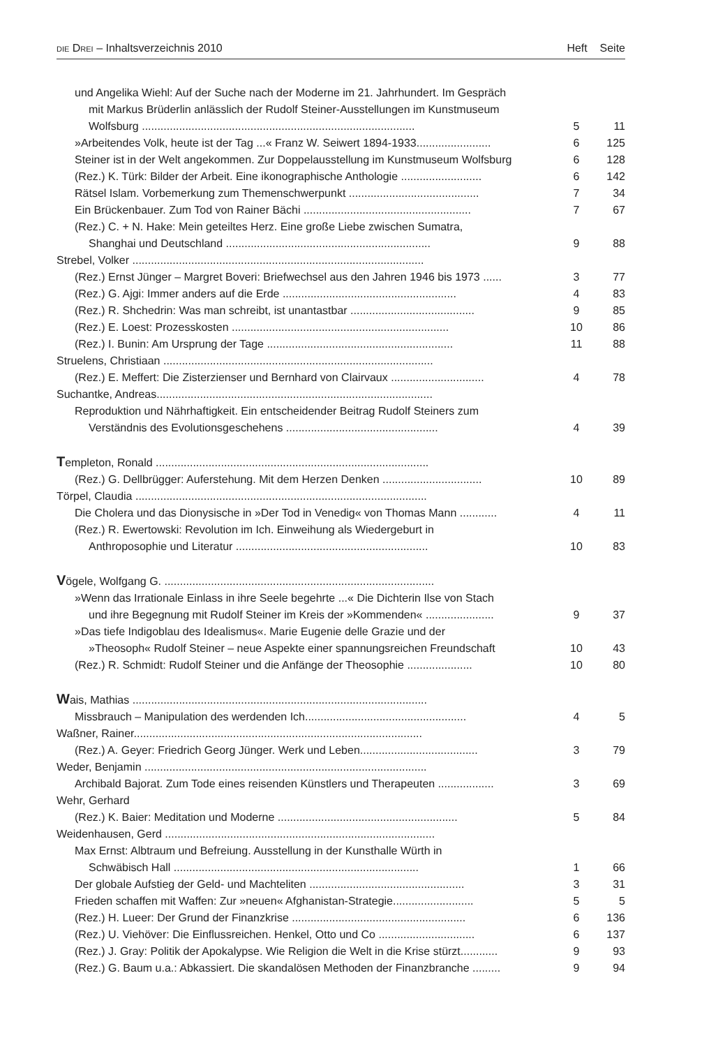DIE DREI – Inhaltsverzeichnis 2010 Heft Seite
| und Angelika Wiehl: Auf der Suche nach der Moderne im 21. Jahrhundert. Im Gespräch mit Markus Brüderlin anlässlich der Rudolf Steiner-Ausstellungen im Kunstmuseum Wolfsburg ........................................................................................ | 5 | 11 |
| »Arbeitendes Volk, heute ist der Tag ...« Franz W. Seiwert 1894-1933........................ | 6 | 125 |
| Steiner ist in der Welt angekommen. Zur Doppelausstellung im Kunstmuseum Wolfsburg | 6 | 128 |
| (Rez.) K. Türk: Bilder der Arbeit. Eine ikonographische Anthologie .......................... | 6 | 142 |
| Rätsel Islam. Vorbemerkung zum Themenschwerpunkt .......................................... | 7 | 34 |
| Ein Brückenbauer. Zum Tod von Rainer Bächi ...................................................... | 7 | 67 |
| (Rez.) C. + N. Hake: Mein geteiltes Herz. Eine große Liebe zwischen Sumatra, Shanghai und Deutschland .................................................................. | 9 | 88 |
| Strebel, Volker .............................................................................................. | | |
| (Rez.) Ernst Jünger – Margret Boveri: Briefwechsel aus den Jahren 1946 bis 1973 ...... | 3 | 77 |
| (Rez.) G. Ajgi: Immer anders auf die Erde ........................................................ | 4 | 83 |
| (Rez.) R. Shchedrin: Was man schreibt, ist unantastbar ........................................ | 9 | 85 |
| (Rez.) E. Loest: Prozesskosten ...................................................................... | 10 | 86 |
| (Rez.) I. Bunin: Am Ursprung der Tage ............................................................ | 11 | 88 |
| Struelens, Christiaan ....................................................................................... | | |
| (Rez.) E. Meffert: Die Zisterzienser und Bernhard von Clairvaux .............................. | 4 | 78 |
| Suchantke, Andreas......................................................................................... | | |
| Reproduktion und Nährhaftigkeit. Ein entscheidender Beitrag Rudolf Steiners zum Verständnis des Evolutionsgeschehens ................................................. | 4 | 39 |
| T empleton, Ronald ........................................................................................ | | |
| (Rez.) G. Dellbrügger: Auferstehung. Mit dem Herzen Denken ................................ | 10 | 89 |
| Törpel, Claudia .............................................................................................. | | |
| Die Cholera und das Dionysische in »Der Tod in Venedig« von Thomas Mann ............ | 4 | 11 |
| (Rez.) R. Ewertowski: Revolution im Ich. Einweihung als Wiedergeburt in Anthroposophie und Literatur .............................................................. | 10 | 83 |
| V ögele, Wolfgang G. ....................................................................................... | | |
| »Wenn das Irrationale Einlass in ihre Seele begehrte ...« Die Dichterin Ilse von Stach und ihre Begegnung mit Rudolf Steiner im Kreis der »Kommenden« ...................... | 9 | 37 |
| »Das tiefe Indigoblau des Idealismus«. Marie Eugenie delle Grazie und der »Theosoph« Rudolf Steiner – neue Aspekte einer spannungsreichen Freundschaft | 10 | 43 |
| (Rez.) R. Schmidt: Rudolf Steiner und die Anfänge der Theosophie ..................... | 10 | 80 |
| W ais, Mathias ............................................................................................... | | |
| Missbrauch – Manipulation des werdenden Ich.................................................... | 4 | 5 |
| Waßner, Rainer............................................................................................. | | |
| (Rez.) A. Geyer: Friedrich Georg Jünger. Werk und Leben...................................... | 3 | 79 |
| Weder, Benjamin ........................................................................................... | | |
| Archibald Bajorat. Zum Tode eines reisenden Künstlers und Therapeuten .................. | 3 | 69 |
| Wehr, Gerhard | | |
| (Rez.) K. Baier: Meditation und Moderne .......................................................... | 5 | 84 |
| Weidenhausen, Gerd ....................................................................................... | | |
| Max Ernst: Albtraum und Befreiung. Ausstellung in der Kunsthalle Würth in Schwäbisch Hall ............................................................................... | 1 | 66 |
| Der globale Aufstieg der Geld- und Machteliten .................................................. | 3 | 31 |
| Frieden schaffen mit Waffen: Zur »neuen« Afghanistan-Strategie.......................... | 5 | 5 |
| (Rez.) H. Lueer: Der Grund der Finanzkrise ........................................................ | 6 | 136 |
| (Rez.) U. Viehöver: Die Einflussreichen. Henkel, Otto und Co ............................... | 6 | 137 |
| (Rez.) J. Gray: Politik der Apokalypse. Wie Religion die Welt in die Krise stürzt............ | 9 | 93 |
| (Rez.) G. Baum u.a.: Abkassiert. Die skandalösen Methoden der Finanzbranche ......... | 9 | 94 |